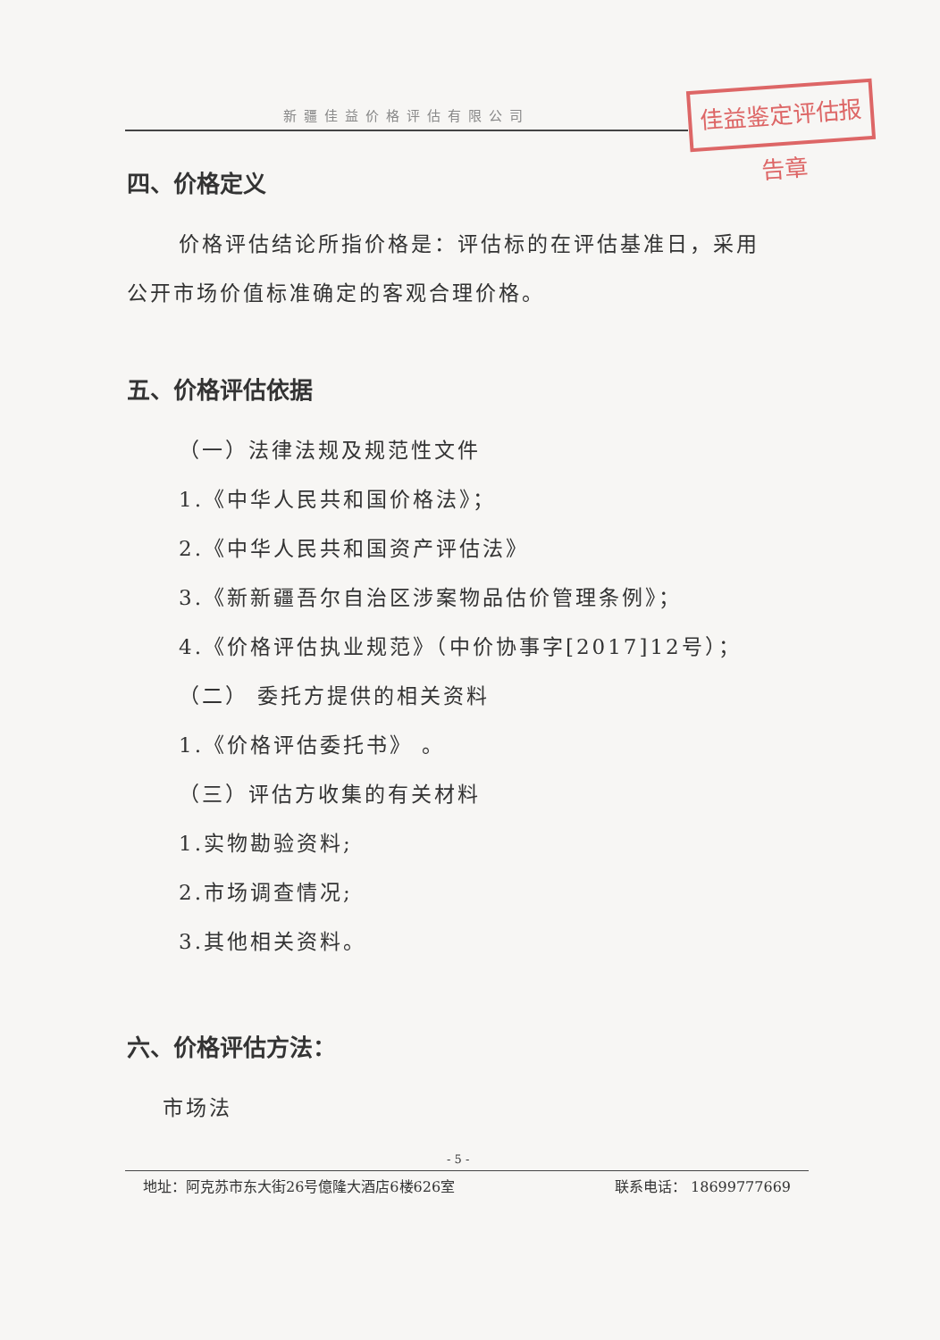新疆佳益价格评估有限公司
佳益鉴定评估报告章
四、价格定义
价格评估结论所指价格是：评估标的在评估基准日，采用
公开市场价值标准确定的客观合理价格。
五、价格评估依据
（一）法律法规及规范性文件
1.《中华人民共和国价格法》；
2.《中华人民共和国资产评估法》
3.《新新疆吾尔自治区涉案物品估价管理条例》；
4.《价格评估执业规范》（中价协事字[2017]12号）；
（二） 委托方提供的相关资料
1.《价格评估委托书》 。
（三）评估方收集的有关材料
1.实物勘验资料;
2.市场调查情况;
3.其他相关资料。
六、价格评估方法：
市场法
- 5 -
地址：阿克苏市东大街26号億隆大酒店6楼626室 联系电话： 18699777669